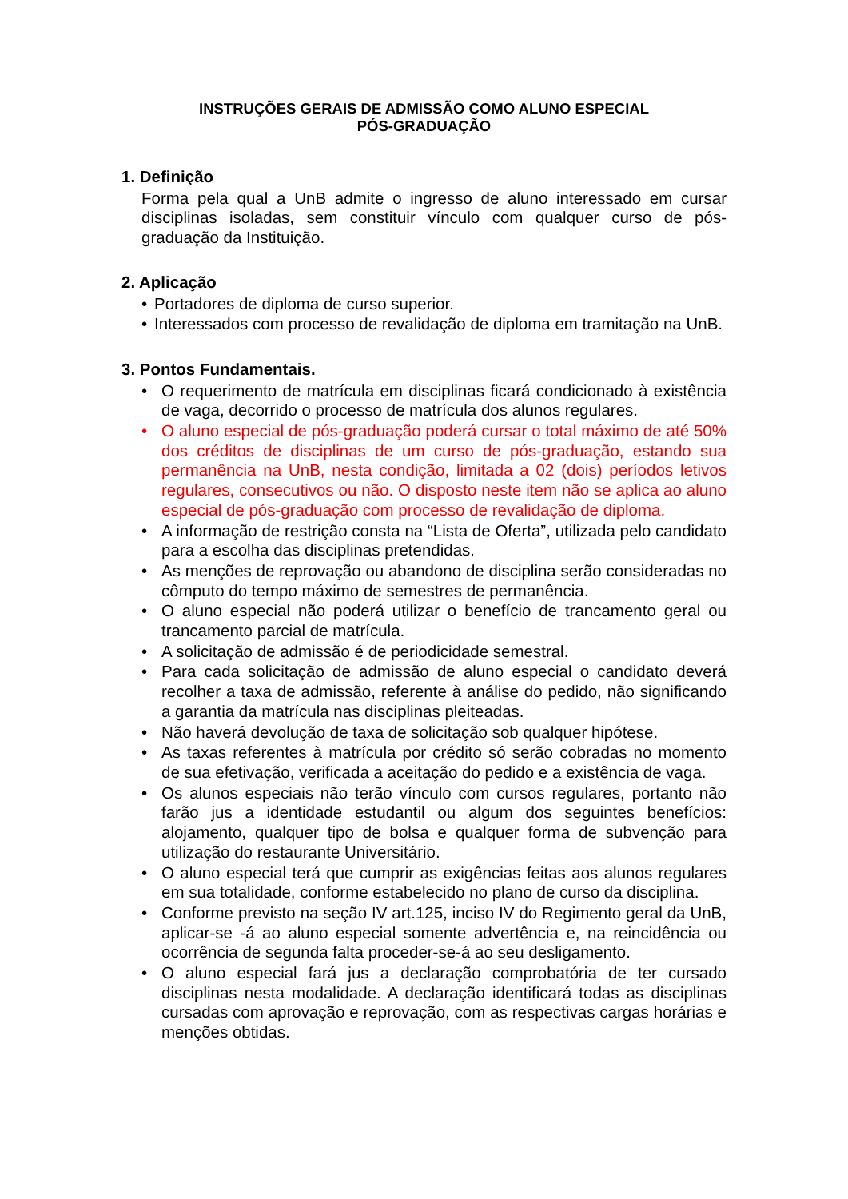INSTRUÇÕES GERAIS DE ADMISSÃO COMO ALUNO ESPECIAL
PÓS-GRADUAÇÃO
1. Definição
Forma pela qual a UnB admite o ingresso de aluno interessado em cursar disciplinas isoladas, sem constituir vínculo com qualquer curso de pós-graduação da Instituição.
2. Aplicação
• Portadores de diploma de curso superior.
• Interessados com processo de revalidação de diploma em tramitação na UnB.
3. Pontos Fundamentais.
• O requerimento de matrícula em disciplinas ficará condicionado à existência de vaga, decorrido o processo de matrícula dos alunos regulares.
• O aluno especial de pós-graduação poderá cursar o total máximo de até 50% dos créditos de disciplinas de um curso de pós-graduação, estando sua permanência na UnB, nesta condição, limitada a 02 (dois) períodos letivos regulares, consecutivos ou não. O disposto neste item não se aplica ao aluno especial de pós-graduação com processo de revalidação de diploma.
• A informação de restrição consta na “Lista de Oferta”, utilizada pelo candidato para a escolha das disciplinas pretendidas.
• As menções de reprovação ou abandono de disciplina serão consideradas no cômputo do tempo máximo de semestres de permanência.
• O aluno especial não poderá utilizar o benefício de trancamento geral ou trancamento parcial de matrícula.
• A solicitação de admissão é de periodicidade semestral.
• Para cada solicitação de admissão de aluno especial o candidato deverá recolher a taxa de admissão, referente à análise do pedido, não significando a garantia da matrícula nas disciplinas pleiteadas.
• Não haverá devolução de taxa de solicitação sob qualquer hipótese.
• As taxas referentes à matrícula por crédito só serão cobradas no momento de sua efetivação, verificada a aceitação do pedido e a existência de vaga.
• Os alunos especiais não terão vínculo com cursos regulares, portanto não farão jus a identidade estudantil ou algum dos seguintes benefícios: alojamento, qualquer tipo de bolsa e qualquer forma de subvenção para utilização do restaurante Universitário.
• O aluno especial terá que cumprir as exigências feitas aos alunos regulares em sua totalidade, conforme estabelecido no plano de curso da disciplina.
• Conforme previsto na seção IV art.125, inciso IV do Regimento geral da UnB, aplicar-se -á ao aluno especial somente advertência e, na reincidência ou ocorrência de segunda falta proceder-se-á ao seu desligamento.
• O aluno especial fará jus a declaração comprobatória de ter cursado disciplinas nesta modalidade. A declaração identificará todas as disciplinas cursadas com aprovação e reprovação, com as respectivas cargas horárias e menções obtidas.